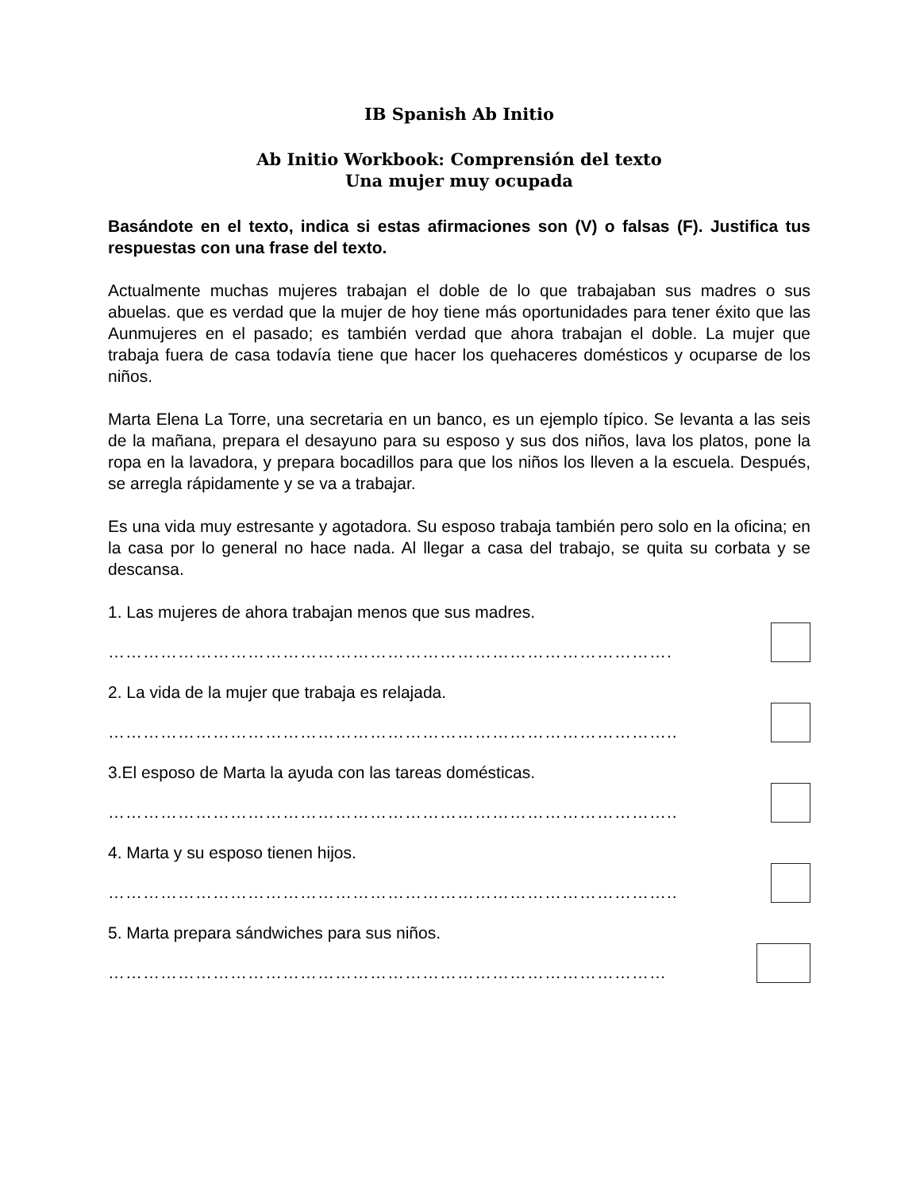IB Spanish Ab Initio
Ab Initio Workbook: Comprensión del texto
Una mujer muy ocupada
Basándote en el texto, indica si estas afirmaciones son (V) o falsas (F). Justifica tus respuestas con una frase del texto.
Actualmente muchas mujeres trabajan el doble de lo que trabajaban sus madres o sus abuelas. que es verdad que la mujer de hoy tiene más oportunidades para tener éxito que las Aunmujeres en el pasado; es también verdad que ahora trabajan el doble. La mujer que trabaja fuera de casa todavía tiene que hacer los quehaceres domésticos y ocuparse de los niños.
Marta Elena La Torre, una secretaria en un banco, es un ejemplo típico. Se levanta a las seis de la mañana, prepara el desayuno para su esposo y sus dos niños, lava los platos, pone la ropa en la lavadora, y prepara bocadillos para que los niños los lleven a la escuela. Después, se arregla rápidamente y se va a trabajar.
Es una vida muy estresante y agotadora. Su esposo trabaja también pero solo en la oficina; en la casa por lo general no hace nada. Al llegar a casa del trabajo, se quita su corbata y se descansa.
1. Las mujeres de ahora trabajan menos que sus madres.
…………………………………………………………………………………….
2. La vida de la mujer que trabaja es relajada.
……………………………………………………………………………………..
3.El esposo de Marta la ayuda con las tareas domésticas.
……………………………………………………………………………………..
4. Marta y su esposo tienen hijos.
……………………………………………………………………………………..
5. Marta prepara sándwiches para sus niños.
……………………………………………………………………………………